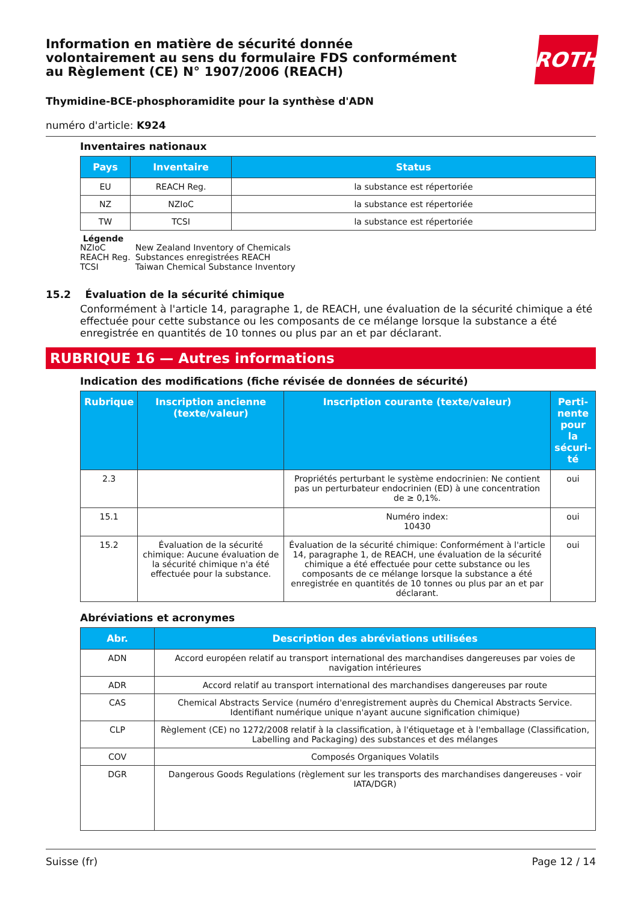Information en matière de sécurité donnée
volontairement au sens du formulaire FDS conformément
au Règlement (CE) N° 1907/2006 (REACH)
ROTH
Thymidine-BCE-phosphoramidite pour la synthèse d'ADN
numéro d'article: K924
Inventaires nationaux
| Pays | Inventaire | Status |
| --- | --- | --- |
| EU | REACH Reg. | la substance est répertoriée |
| NZ | NZIoC | la substance est répertoriée |
| TW | TCSI | la substance est répertoriée |
Légende
| NZIoC | New Zealand Inventory of Chemicals |
| REACH Reg. | Substances enregistrées REACH |
| TCSI | Taiwan Chemical Substance Inventory |
15.2 Évaluation de la sécurité chimique
Conformément à l'article 14, paragraphe 1, de REACH, une évaluation de la sécurité chimique a été effectuée pour cette substance ou les composants de ce mélange lorsque la substance a été enregistrée en quantités de 10 tonnes ou plus par an et par déclarant.
RUBRIQUE 16 — Autres informations
Indication des modifications (fiche révisée de données de sécurité)
| Rubrique | Inscription ancienne (texte/valeur) | Inscription courante (texte/valeur) | Perti-nente pour la sécuri-té |
| --- | --- | --- | --- |
| 2.3 | | Propriétés perturbant le système endocrinien: Ne contient pas un perturbateur endocrinien (ED) à une concentration de ≥ 0,1%. | oui |
| 15.1 | | Numéro index: 10430 | oui |
| 15.2 | Évaluation de la sécurité chimique: Aucune évaluation de la sécurité chimique n'a été effectuée pour la substance. | Évaluation de la sécurité chimique: Conformément à l'article 14, paragraphe 1, de REACH, une évaluation de la sécurité chimique a été effectuée pour cette substance ou les composants de ce mélange lorsque la substance a été enregistrée en quantités de 10 tonnes ou plus par an et par déclarant. | oui |
Abréviations et acronymes
| Abr. | Description des abréviations utilisées |
| --- | --- |
| ADN | Accord européen relatif au transport international des marchandises dangereuses par voies de navigation intérieures |
| ADR | Accord relatif au transport international des marchandises dangereuses par route |
| CAS | Chemical Abstracts Service (numéro d'enregistrement auprès du Chemical Abstracts Service. Identifiant numérique unique n'ayant aucune signification chimique) |
| CLP | Règlement (CE) no 1272/2008 relatif à la classification, à l'étiquetage et à l'emballage (Classification, Labelling and Packaging) des substances et des mélanges |
| COV | Composés Organiques Volatils |
| DGR | Dangerous Goods Regulations (règlement sur les transports des marchandises dangereuses - voir IATA/DGR) |
Suisse (fr) Page 12 / 14